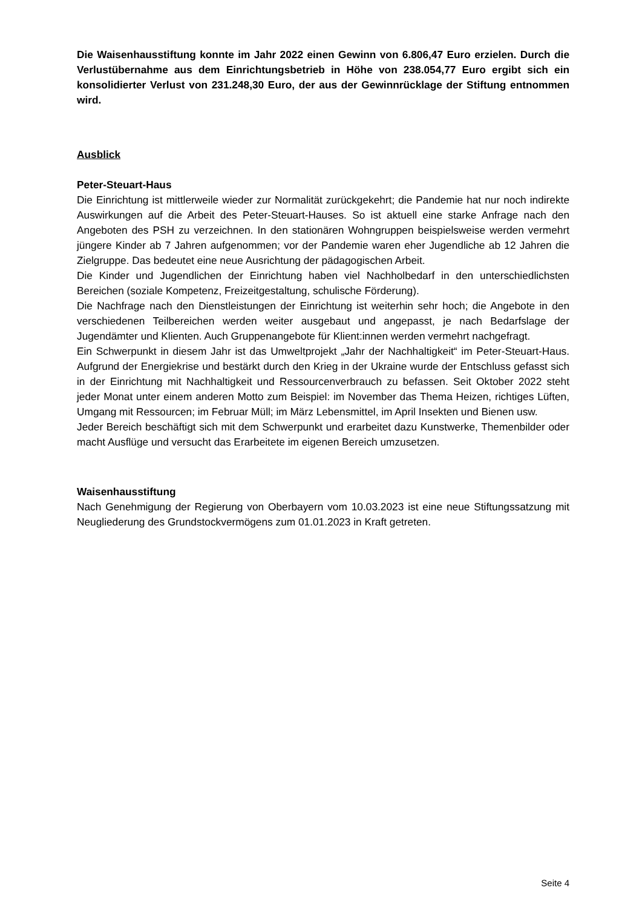Die Waisenhausstiftung konnte im Jahr 2022 einen Gewinn von 6.806,47 Euro erzielen. Durch die Verlustübernahme aus dem Einrichtungsbetrieb in Höhe von 238.054,77 Euro ergibt sich ein konsolidierter Verlust von 231.248,30 Euro, der aus der Gewinnrücklage der Stiftung entnommen wird.
Ausblick
Peter-Steuart-Haus
Die Einrichtung ist mittlerweile wieder zur Normalität zurückgekehrt; die Pandemie hat nur noch indirekte Auswirkungen auf die Arbeit des Peter-Steuart-Hauses. So ist aktuell eine starke Anfrage nach den Angeboten des PSH zu verzeichnen. In den stationären Wohngruppen beispielsweise werden vermehrt jüngere Kinder ab 7 Jahren aufgenommen; vor der Pandemie waren eher Jugendliche ab 12 Jahren die Zielgruppe. Das bedeutet eine neue Ausrichtung der pädagogischen Arbeit.
Die Kinder und Jugendlichen der Einrichtung haben viel Nachholbedarf in den unterschiedlichsten Bereichen (soziale Kompetenz, Freizeitgestaltung, schulische Förderung).
Die Nachfrage nach den Dienstleistungen der Einrichtung ist weiterhin sehr hoch; die Angebote in den verschiedenen Teilbereichen werden weiter ausgebaut und angepasst, je nach Bedarfslage der Jugendämter und Klienten. Auch Gruppenangebote für Klient:innen werden vermehrt nachgefragt.
Ein Schwerpunkt in diesem Jahr ist das Umweltprojekt „Jahr der Nachhaltigkeit“ im Peter-Steuart-Haus. Aufgrund der Energiekrise und bestärkt durch den Krieg in der Ukraine wurde der Entschluss gefasst sich in der Einrichtung mit Nachhaltigkeit und Ressourcenverbrauch zu befassen. Seit Oktober 2022 steht jeder Monat unter einem anderen Motto zum Beispiel: im November das Thema Heizen, richtiges Lüften, Umgang mit Ressourcen; im Februar Müll; im März Lebensmittel, im April Insekten und Bienen usw.
Jeder Bereich beschäftigt sich mit dem Schwerpunkt und erarbeitet dazu Kunstwerke, Themenbilder oder macht Ausflüge und versucht das Erarbeitete im eigenen Bereich umzusetzen.
Waisenhausstiftung
Nach Genehmigung der Regierung von Oberbayern vom 10.03.2023 ist eine neue Stiftungssatzung mit Neugliederung des Grundstockvermögens zum 01.01.2023 in Kraft getreten.
Seite 4